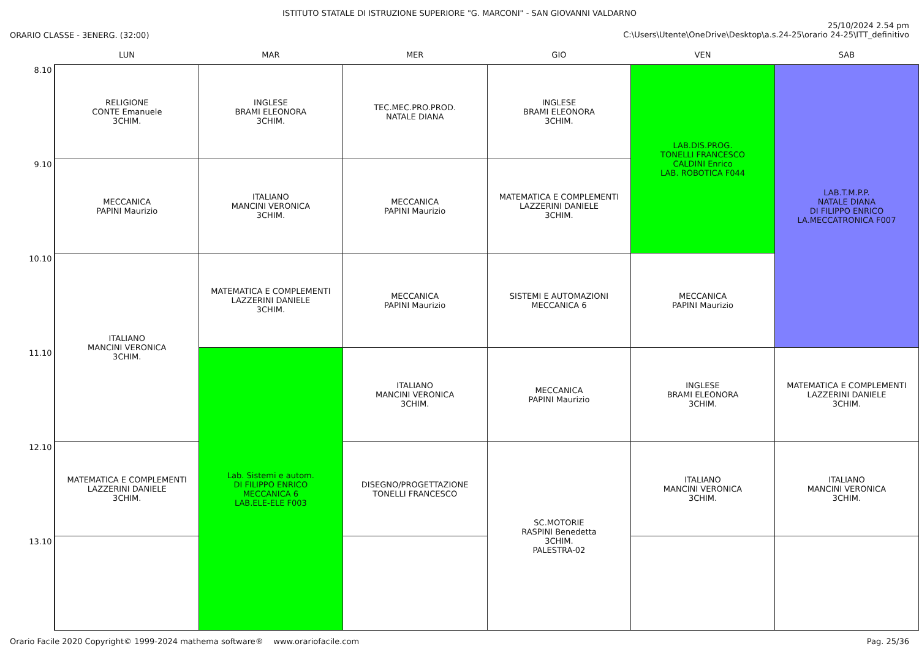ISTITUTO STATALE DI ISTRUZIONE SUPERIORE "G. MARCONI" - SAN GIOVANNI VALDARNO
ORARIO CLASSE - 3ENERG. (32:00)
25/10/2024 2.54 pm
C:\Users\Utente\OneDrive\Desktop\a.s.24-25\orario 24-25\ITT_definitivo
| | LUN | MAR | MER | GIO | VEN | SAB |
| --- | --- | --- | --- | --- | --- | --- |
| 8.10 | RELIGIONE CONTE Emanuele 3CHIM. | INGLESE BRAMI ELEONORA 3CHIM. | TEC.MEC.PRO.PROD. NATALE DIANA | INGLESE BRAMI ELEONORA 3CHIM. | LAB.DIS.PROG. TONELLI FRANCESCO CALDINI Enrico LAB. ROBOTICA F044 | LAB.T.M.P.P. NATALE DIANA DI FILIPPO ENRICO LA.MECCATRONICA F007 |
| 9.10 | MECCANICA PAPINI Maurizio | ITALIANO MANCINI VERONICA 3CHIM. | MECCANICA PAPINI Maurizio | MATEMATICA E COMPLEMENTI LAZZERINI DANIELE 3CHIM. | | |
| 10.10 | ITALIANO MANCINI VERONICA 3CHIM. | MATEMATICA E COMPLEMENTI LAZZERINI DANIELE 3CHIM. | MECCANICA PAPINI Maurizio | SISTEMI E AUTOMAZIONI MECCANICA 6 | MECCANICA PAPINI Maurizio | |
| 11.10 | | Lab. Sistemi e autom. DI FILIPPO ENRICO MECCANICA 6 LAB.ELE-ELE F003 | ITALIANO MANCINI VERONICA 3CHIM. | MECCANICA PAPINI Maurizio | INGLESE BRAMI ELEONORA 3CHIM. | MATEMATICA E COMPLEMENTI LAZZERINI DANIELE 3CHIM. |
| 12.10 | MATEMATICA E COMPLEMENTI LAZZERINI DANIELE 3CHIM. | | DISEGNO/PROGETTAZIONE TONELLI FRANCESCO | SC.MOTORIE RASPINI Benedetta 3CHIM. PALESTRA-02 | ITALIANO MANCINI VERONICA 3CHIM. | ITALIANO MANCINI VERONICA 3CHIM. |
| 13.10 | | | | | | |
Orario Facile 2020 Copyright© 1999-2024 mathema software® www.orariofacile.com
Pag. 25/36